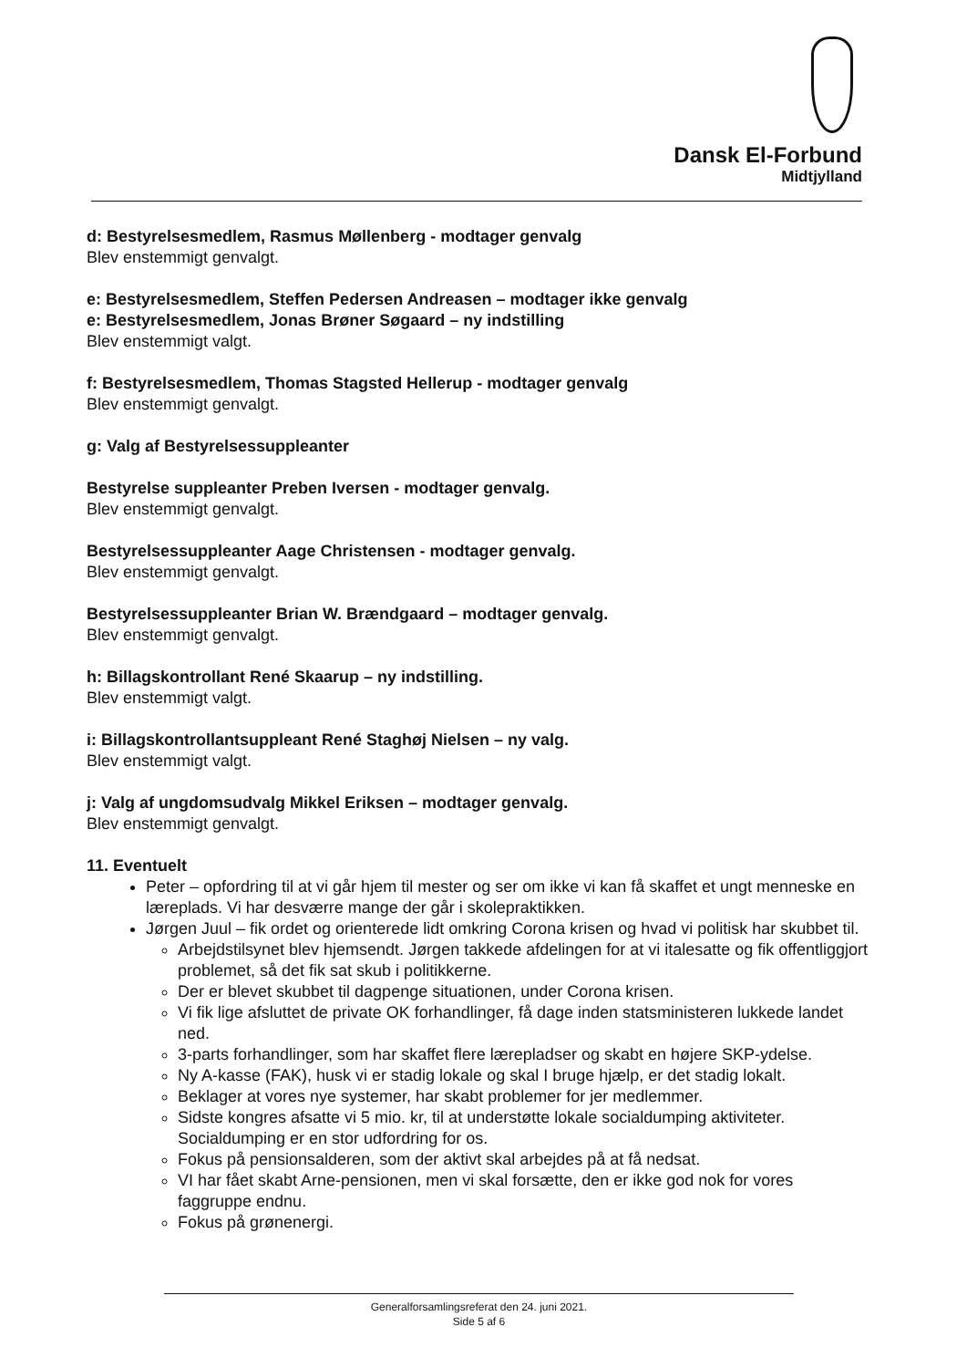Dansk El-Forbund
Midtjylland
d: Bestyrelsesmedlem, Rasmus Møllenberg - modtager genvalg
Blev enstemmigt genvalgt.
e: Bestyrelsesmedlem, Steffen Pedersen Andreasen – modtager ikke genvalg
e: Bestyrelsesmedlem, Jonas Brøner Søgaard – ny indstilling
Blev enstemmigt valgt.
f: Bestyrelsesmedlem, Thomas Stagsted Hellerup - modtager genvalg
Blev enstemmigt genvalgt.
g: Valg af Bestyrelsessuppleanter
Bestyrelse suppleanter Preben Iversen - modtager genvalg.
Blev enstemmigt genvalgt.
Bestyrelsessuppleanter Aage Christensen - modtager genvalg.
Blev enstemmigt genvalgt.
Bestyrelsessuppleanter Brian W. Brændgaard – modtager genvalg.
Blev enstemmigt genvalgt.
h: Billagskontrollant René Skaarup – ny indstilling.
Blev enstemmigt valgt.
i: Billagskontrollantsuppleant René Staghøj Nielsen – ny valg.
Blev enstemmigt valgt.
j: Valg af ungdomsudvalg Mikkel Eriksen – modtager genvalg.
Blev enstemmigt genvalgt.
11. Eventuelt
Peter – opfordring til at vi går hjem til mester og ser om ikke vi kan få skaffet et ungt menneske en læreplads. Vi har desværre mange der går i skolepraktikken.
Jørgen Juul – fik ordet og orienterede lidt omkring Corona krisen og hvad vi politisk har skubbet til.
Arbejdstilsynet blev hjemsendt. Jørgen takkede afdelingen for at vi italesatte og fik offentliggjort problemet, så det fik sat skub i politikkerne.
Der er blevet skubbet til dagpenge situationen, under Corona krisen.
Vi fik lige afsluttet de private OK forhandlinger, få dage inden statsministeren lukkede landet ned.
3-parts forhandlinger, som har skaffet flere lærepladser og skabt en højere SKP-ydelse.
Ny A-kasse (FAK), husk vi er stadig lokale og skal I bruge hjælp, er det stadig lokalt.
Beklager at vores nye systemer, har skabt problemer for jer medlemmer.
Sidste kongres afsatte vi 5 mio. kr, til at understøtte lokale socialdumping aktiviteter. Socialdumping er en stor udfordring for os.
Fokus på pensionsalderen, som der aktivt skal arbejdes på at få nedsat.
VI har fået skabt Arne-pensionen, men vi skal forsætte, den er ikke god nok for vores faggruppe endnu.
Fokus på grønenergi.
Generalforsamlingsreferat den 24. juni 2021.
Side 5 af 6